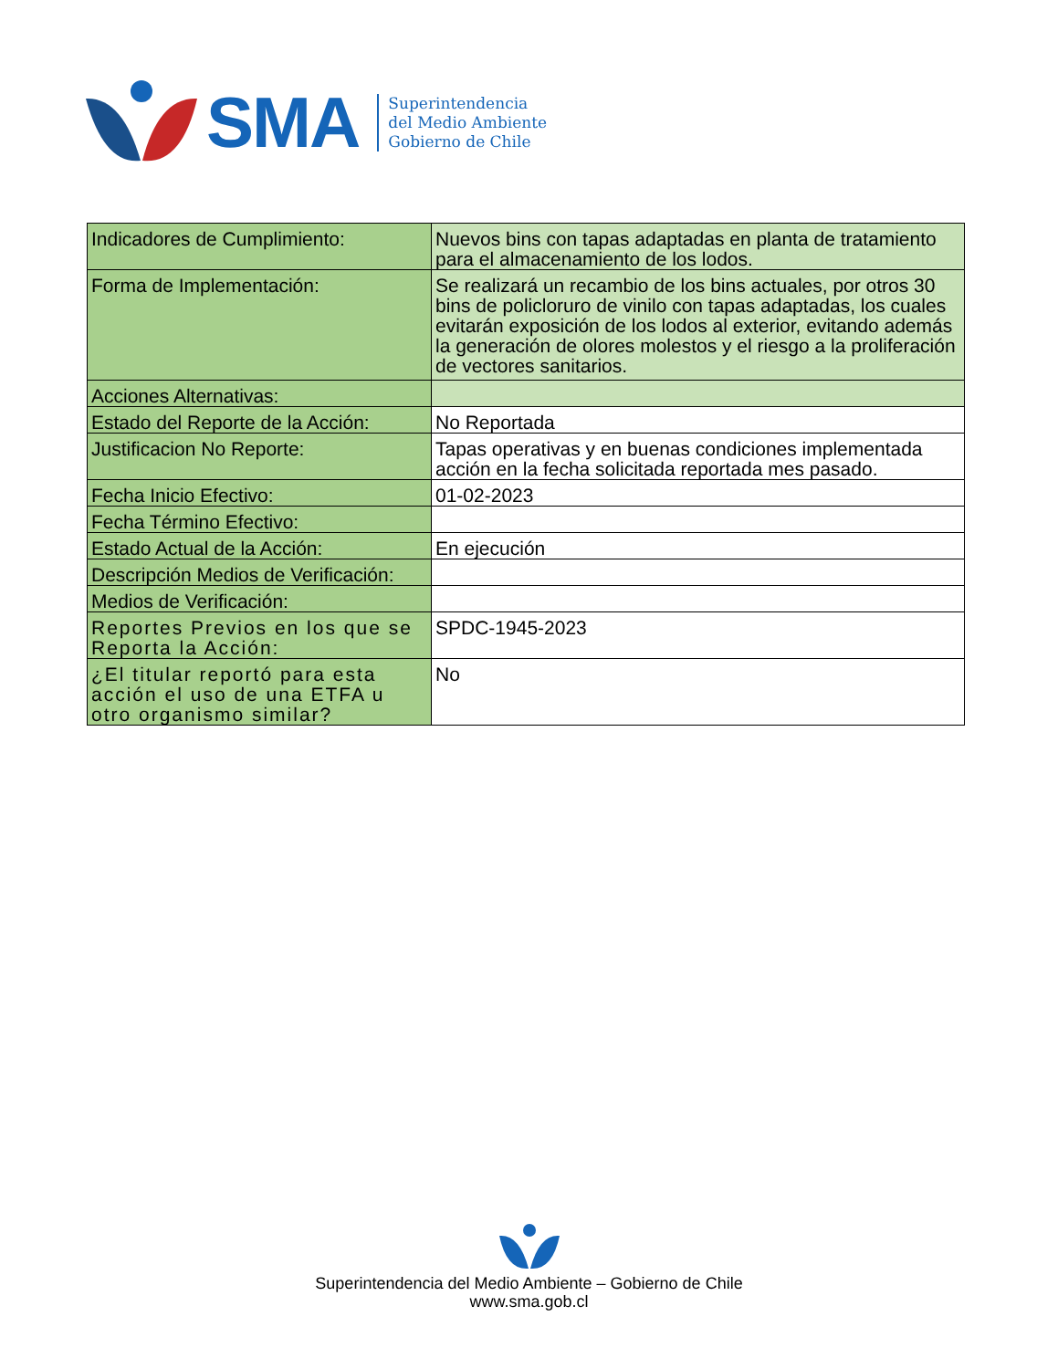SMA
Superintendencia
del Medio Ambiente
Gobierno de Chile
| Indicadores de Cumplimiento: | Nuevos bins con tapas adaptadas en planta de tratamiento para el almacenamiento de los lodos. |
| Forma de Implementación: | Se realizará un recambio de los bins actuales, por otros 30 bins de policloruro de vinilo con tapas adaptadas, los cuales evitarán exposición de los lodos al exterior, evitando además la generación de olores molestos y el riesgo a la proliferación de vectores sanitarios. |
| Acciones Alternativas: | |
| Estado del Reporte de la Acción: | No Reportada |
| Justificacion No Reporte: | Tapas operativas y en buenas condiciones implementada acción en la fecha solicitada reportada mes pasado. |
| Fecha Inicio Efectivo: | 01-02-2023 |
| Fecha Término Efectivo: | |
| Estado Actual de la Acción: | En ejecución |
| Descripción Medios de Verificación: | |
| Medios de Verificación: | |
| Reportes Previos en los que se Reporta la Acción: | SPDC-1945-2023 |
| ¿El titular reportó para esta acción el uso de una ETFA u otro organismo similar? | No |
Superintendencia del Medio Ambiente – Gobierno de Chile
www.sma.gob.cl